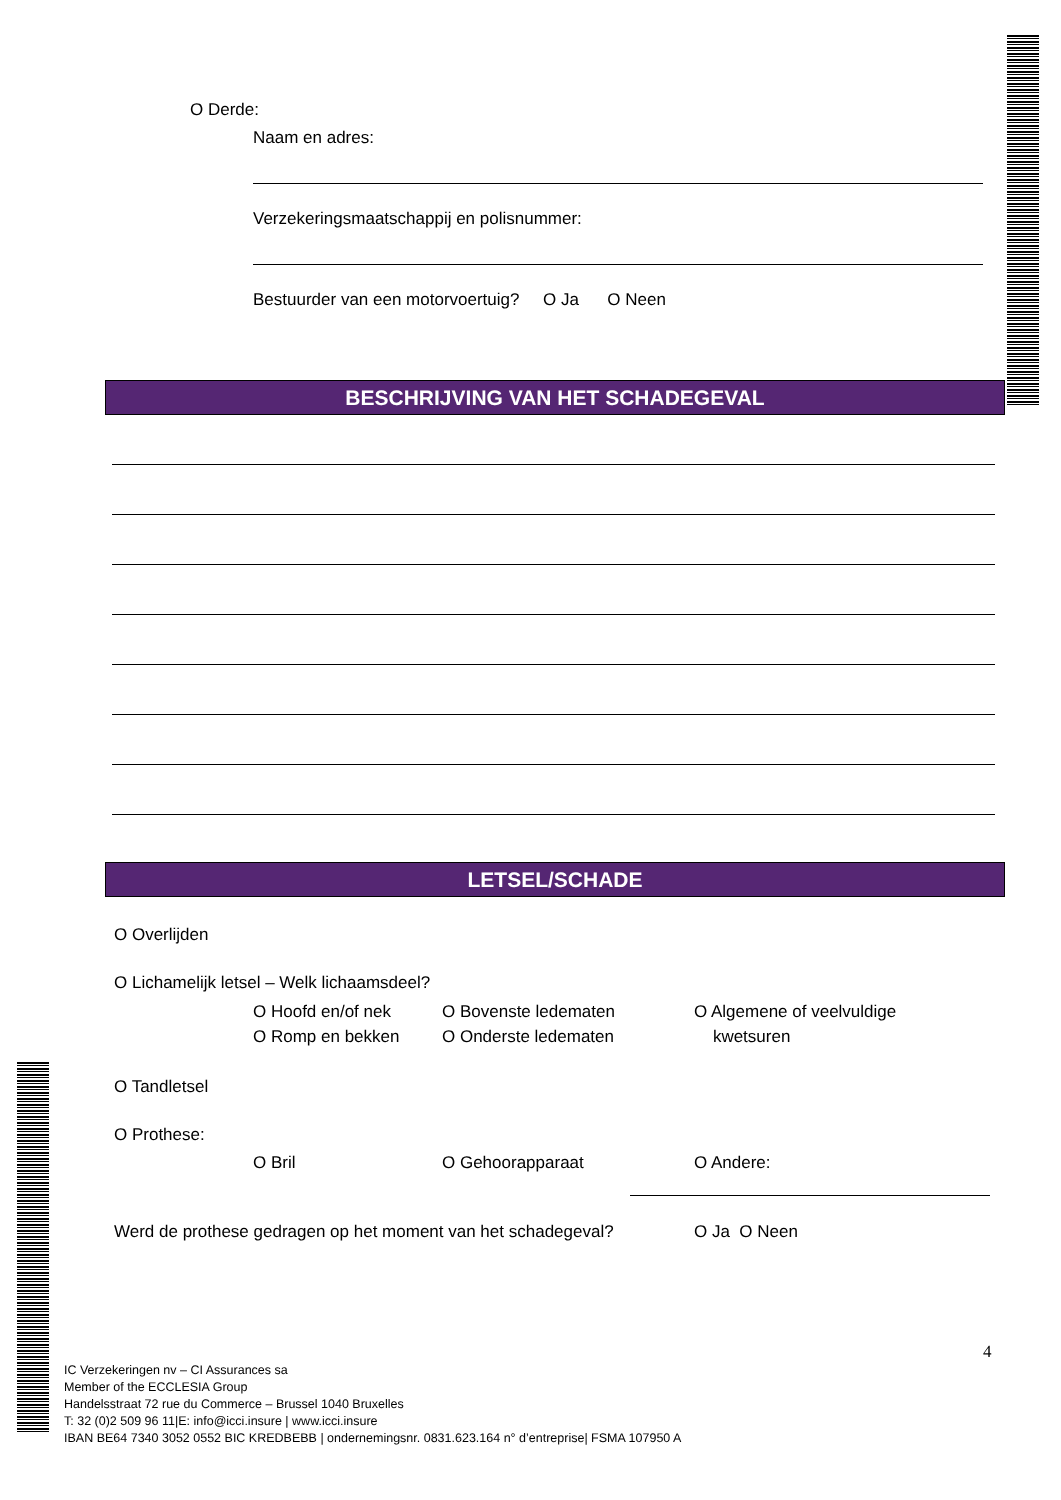O Derde:
Naam en adres:
Verzekeringsmaatschappij en polisnummer:
Bestuurder van een motorvoertuig? O Ja O Neen
BESCHRIJVING VAN HET SCHADEGEVAL
LETSEL/SCHADE
O Overlijden
O Lichamelijk letsel – Welk lichaamsdeel?
O Hoofd en/of nek
O Romp en bekken
O Bovenste ledematen
O Onderste ledematen
O Algemene of veelvuldige
kwetsuren
O Tandletsel
O Prothese:
O Bril O Gehoorapparaat O Andere:
Werd de prothese gedragen op het moment van het schadegeval?
O Ja O Neen
4
IC Verzekeringen nv – CI Assurances sa
Member of the ECCLESIA Group
Handelsstraat 72 rue du Commerce – Brussel 1040 Bruxelles
T: 32 (0)2 509 96 11|E: info@icci.insure | www.icci.insure
IBAN BE64 7340 3052 0552 BIC KREDBEBB | ondernemingsnr. 0831.623.164 n° d’entreprise| FSMA 107950 A